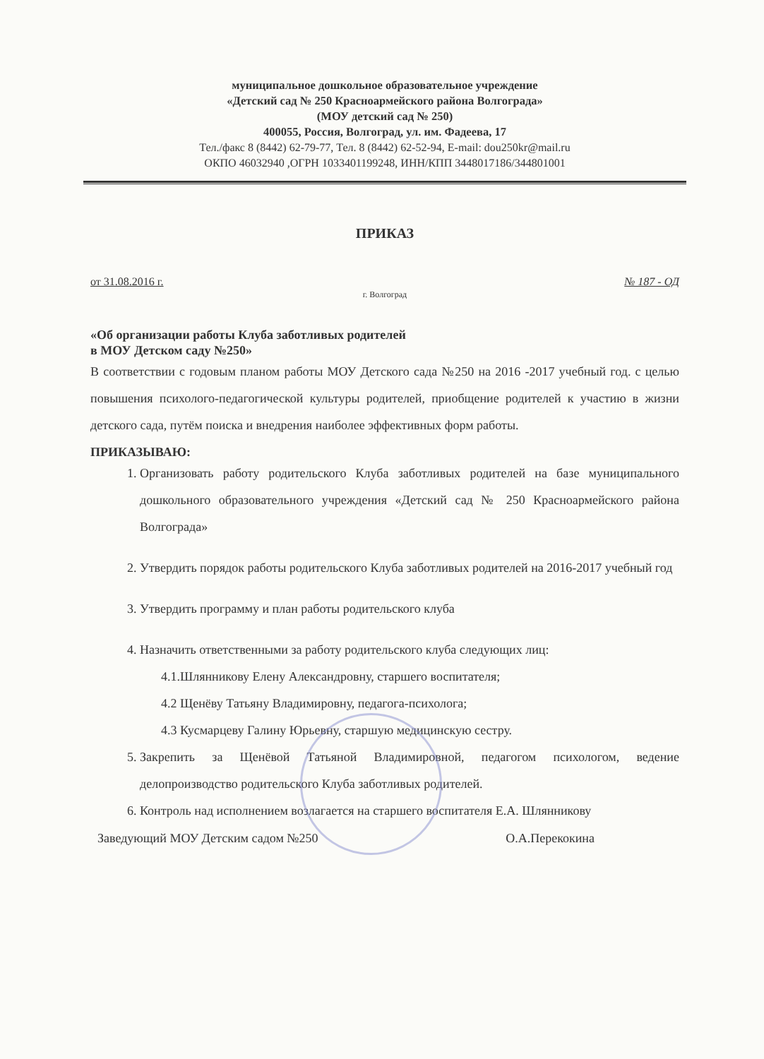муниципальное дошкольное образовательное учреждение
«Детский сад № 250 Красноармейского района Волгограда»
(МОУ детский сад № 250)
400055, Россия, Волгоград, ул. им. Фадеева, 17
Тел./факс 8 (8442) 62-79-77, Тел. 8 (8442) 62-52-94, E-mail: dou250kr@mail.ru
ОКПО 46032940 ,ОГРН 1033401199248, ИНН/КПП 3448017186/344801001
ПРИКАЗ
от 31.08.2016 г. № 187 - ОД
г. Волгоград
«Об организации работы Клуба заботливых родителей
в МОУ Детском саду №250»
В соответствии с годовым планом работы МОУ Детского сада №250 на 2016 -2017 учебный год. с целью повышения психолого-педагогической культуры родителей, приобщение родителей к участию в жизни детского сада, путём поиска и внедрения наиболее эффективных форм работы.
ПРИКАЗЫВАЮ:
1. Организовать работу родительского Клуба заботливых родителей на базе муниципального дошкольного образовательного учреждения «Детский сад № 250 Красноармейского района Волгограда»
2. Утвердить порядок работы родительского Клуба заботливых родителей на 2016-2017 учебный год
3. Утвердить программу и план работы родительского клуба
4. Назначить ответственными за работу родительского клуба следующих лиц:
4.1.Шлянникову Елену Александровну, старшего воспитателя;
4.2 Щенёву Татьяну Владимировну, педагога-психолога;
4.3 Кусмарцеву Галину Юрьевну, старшую медицинскую сестру.
5. Закрепить за Щенёвой Татьяной Владимировной, педагогом психологом, ведение делопроизводство родительского Клуба заботливых родителей.
6. Контроль над исполнением возлагается на старшего воспитателя Е.А. Шлянникову
Заведующий МОУ Детским садом №250 О.А.Перекокина